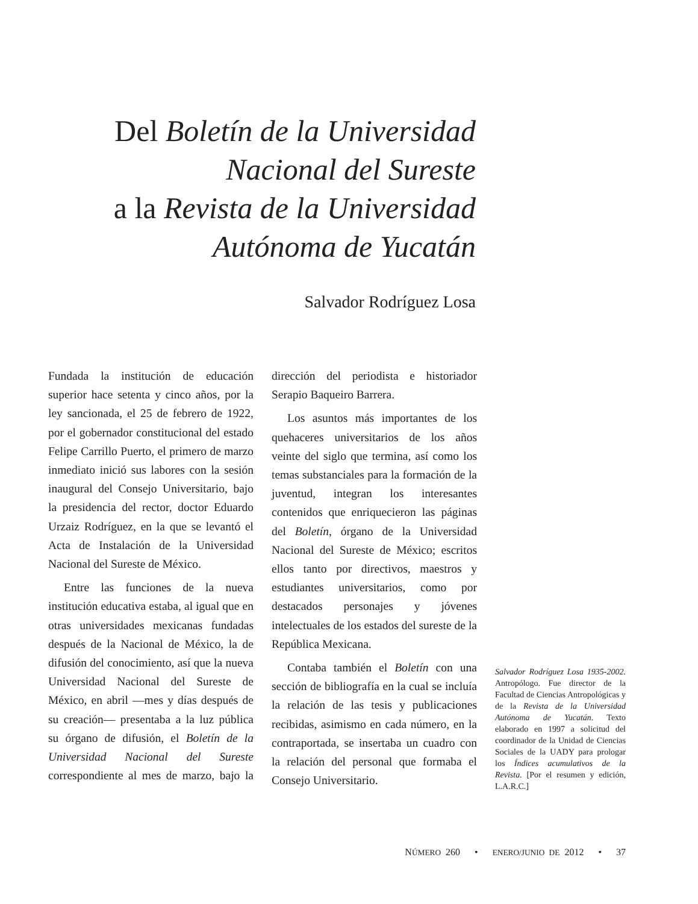Del Boletín de la Universidad Nacional del Sureste
a la Revista de la Universidad Autónoma de Yucatán
Salvador Rodríguez Losa
Fundada la institución de educación superior hace setenta y cinco años, por la ley sancionada, el 25 de febrero de 1922, por el gobernador constitucional del estado Felipe Carrillo Puerto, el primero de marzo inmediato inició sus labores con la sesión inaugural del Consejo Universitario, bajo la presidencia del rector, doctor Eduardo Urzaiz Rodríguez, en la que se levantó el Acta de Instalación de la Universidad Nacional del Sureste de México.
Entre las funciones de la nueva institución educativa estaba, al igual que en otras universidades mexicanas fundadas después de la Nacional de México, la de difusión del conocimiento, así que la nueva Universidad Nacional del Sureste de México, en abril —mes y días después de su creación— presentaba a la luz pública su órgano de difusión, el Boletín de la Universidad Nacional del Sureste correspondiente al mes de marzo, bajo la dirección del periodista e historiador Serapio Baqueiro Barrera.
Los asuntos más importantes de los quehaceres universitarios de los años veinte del siglo que termina, así como los temas substanciales para la formación de la juventud, integran los interesantes contenidos que enriquecieron las páginas del Boletín, órgano de la Universidad Nacional del Sureste de México; escritos ellos tanto por directivos, maestros y estudiantes universitarios, como por destacados personajes y jóvenes intelectuales de los estados del sureste de la República Mexicana.
Contaba también el Boletín con una sección de bibliografía en la cual se incluía la relación de las tesis y publicaciones recibidas, asimismo en cada número, en la contraportada, se insertaba un cuadro con la relación del personal que formaba el Consejo Universitario.
Salvador Rodríguez Losa 1935-2002. Antropólogo. Fue director de la Facultad de Ciencias Antropológicas y de la Revista de la Universidad Autónoma de Yucatán. Texto elaborado en 1997 a solicitud del coordinador de la Unidad de Ciencias Sociales de la UADY para prologar los Índices acumulativos de la Revista. [Por el resumen y edición, L.A.R.C.]
NÚMERO 260 • ENERO/JUNIO DE 2012 • 37